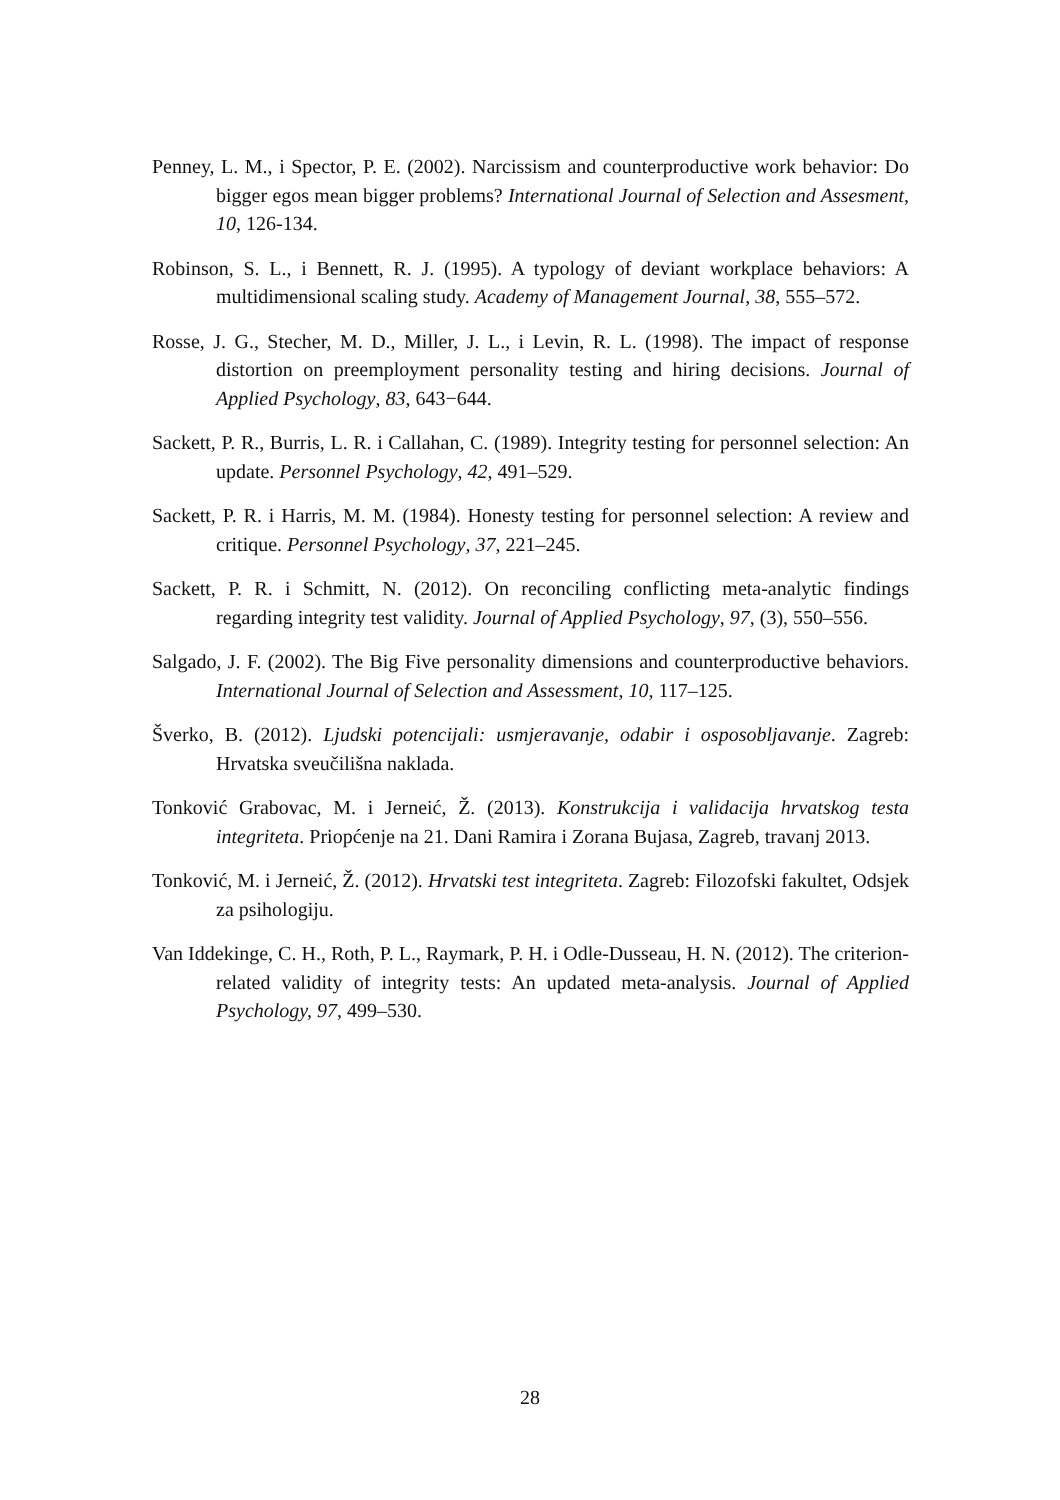Penney, L. M., i Spector, P. E. (2002). Narcissism and counterproductive work behavior: Do bigger egos mean bigger problems? International Journal of Selection and Assesment, 10, 126-134.
Robinson, S. L., i Bennett, R. J. (1995). A typology of deviant workplace behaviors: A multidimensional scaling study. Academy of Management Journal, 38, 555–572.
Rosse, J. G., Stecher, M. D., Miller, J. L., i Levin, R. L. (1998). The impact of response distortion on preemployment personality testing and hiring decisions. Journal of Applied Psychology, 83, 643−644.
Sackett, P. R., Burris, L. R. i Callahan, C. (1989). Integrity testing for personnel selection: An update. Personnel Psychology, 42, 491–529.
Sackett, P. R. i Harris, M. M. (1984). Honesty testing for personnel selection: A review and critique. Personnel Psychology, 37, 221–245.
Sackett, P. R. i Schmitt, N. (2012). On reconciling conflicting meta-analytic findings regarding integrity test validity. Journal of Applied Psychology, 97, (3), 550–556.
Salgado, J. F. (2002). The Big Five personality dimensions and counterproductive behaviors. International Journal of Selection and Assessment, 10, 117–125.
Šverko, B. (2012). Ljudski potencijali: usmjeravanje, odabir i osposobljavanje. Zagreb: Hrvatska sveučilišna naklada.
Tonković Grabovac, M. i Jerneić, Ž. (2013). Konstrukcija i validacija hrvatskog testa integriteta. Priopćenje na 21. Dani Ramira i Zorana Bujasa, Zagreb, travanj 2013.
Tonković, M. i Jerneić, Ž. (2012). Hrvatski test integriteta. Zagreb: Filozofski fakultet, Odsjek za psihologiju.
Van Iddekinge, C. H., Roth, P. L., Raymark, P. H. i Odle-Dusseau, H. N. (2012). The criterion-related validity of integrity tests: An updated meta-analysis. Journal of Applied Psychology, 97, 499–530.
28